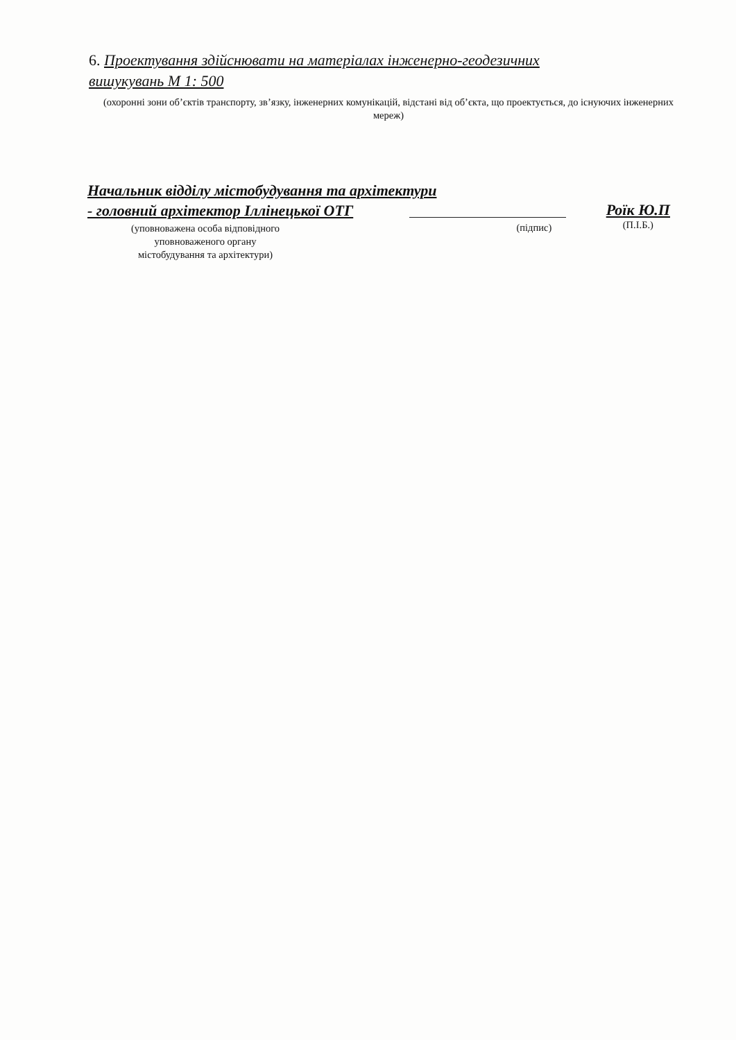6. Проектування здійснювати на матеріалах інженерно-геодезичних вишукувань М 1: 500
(охоронні зони об’єктів транспорту, зв’язку, інженерних комунікацій, відстані від об’єкта, що проектується, до існуючих інженерних мереж)
Начальник відділу містобудування та архітектури
- головний архітектор Іллінецької ОТГ
(уповноважена особа відповідного
уповноваженого органу
містобудування та архітектури)
(підпис)
Роїк Ю.П
(П.І.Б.)